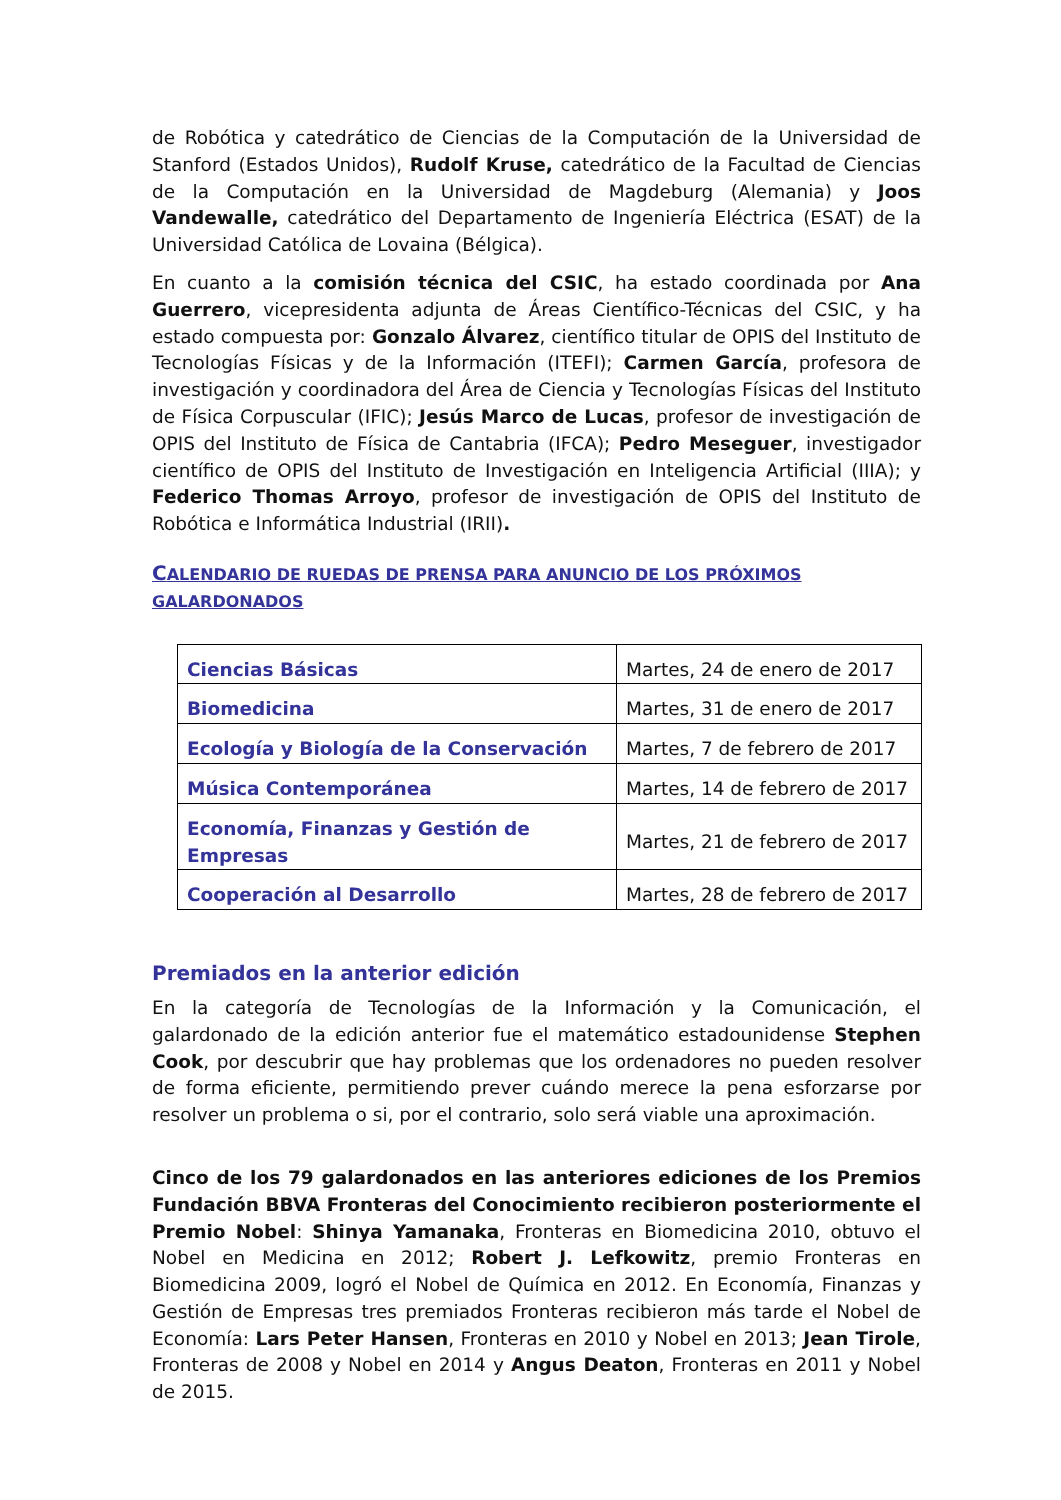de Robótica y catedrático de Ciencias de la Computación de la Universidad de Stanford (Estados Unidos), Rudolf Kruse, catedrático de la Facultad de Ciencias de la Computación en la Universidad de Magdeburg (Alemania) y Joos Vandewalle, catedrático del Departamento de Ingeniería Eléctrica (ESAT) de la Universidad Católica de Lovaina (Bélgica).
En cuanto a la comisión técnica del CSIC, ha estado coordinada por Ana Guerrero, vicepresidenta adjunta de Áreas Científico-Técnicas del CSIC, y ha estado compuesta por: Gonzalo Álvarez, científico titular de OPIS del Instituto de Tecnologías Físicas y de la Información (ITEFI); Carmen García, profesora de investigación y coordinadora del Área de Ciencia y Tecnologías Físicas del Instituto de Física Corpuscular (IFIC); Jesús Marco de Lucas, profesor de investigación de OPIS del Instituto de Física de Cantabria (IFCA); Pedro Meseguer, investigador científico de OPIS del Instituto de Investigación en Inteligencia Artificial (IIIA); y Federico Thomas Arroyo, profesor de investigación de OPIS del Instituto de Robótica e Informática Industrial (IRII).
CALENDARIO DE RUEDAS DE PRENSA PARA ANUNCIO DE LOS PRÓXIMOS GALARDONADOS
| Ciencias Básicas | Martes, 24 de enero de 2017 |
| Biomedicina | Martes, 31 de enero de 2017 |
| Ecología y Biología de la Conservación | Martes, 7 de febrero de 2017 |
| Música Contemporánea | Martes, 14 de febrero de 2017 |
| Economía, Finanzas y Gestión de Empresas | Martes, 21 de febrero de 2017 |
| Cooperación al Desarrollo | Martes, 28 de febrero de 2017 |
Premiados en la anterior edición
En la categoría de Tecnologías de la Información y la Comunicación, el galardonado de la edición anterior fue el matemático estadounidense Stephen Cook, por descubrir que hay problemas que los ordenadores no pueden resolver de forma eficiente, permitiendo prever cuándo merece la pena esforzarse por resolver un problema o si, por el contrario, solo será viable una aproximación.
Cinco de los 79 galardonados en las anteriores ediciones de los Premios Fundación BBVA Fronteras del Conocimiento recibieron posteriormente el Premio Nobel: Shinya Yamanaka, Fronteras en Biomedicina 2010, obtuvo el Nobel en Medicina en 2012; Robert J. Lefkowitz, premio Fronteras en Biomedicina 2009, logró el Nobel de Química en 2012. En Economía, Finanzas y Gestión de Empresas tres premiados Fronteras recibieron más tarde el Nobel de Economía: Lars Peter Hansen, Fronteras en 2010 y Nobel en 2013; Jean Tirole, Fronteras de 2008 y Nobel en 2014 y Angus Deaton, Fronteras en 2011 y Nobel de 2015.